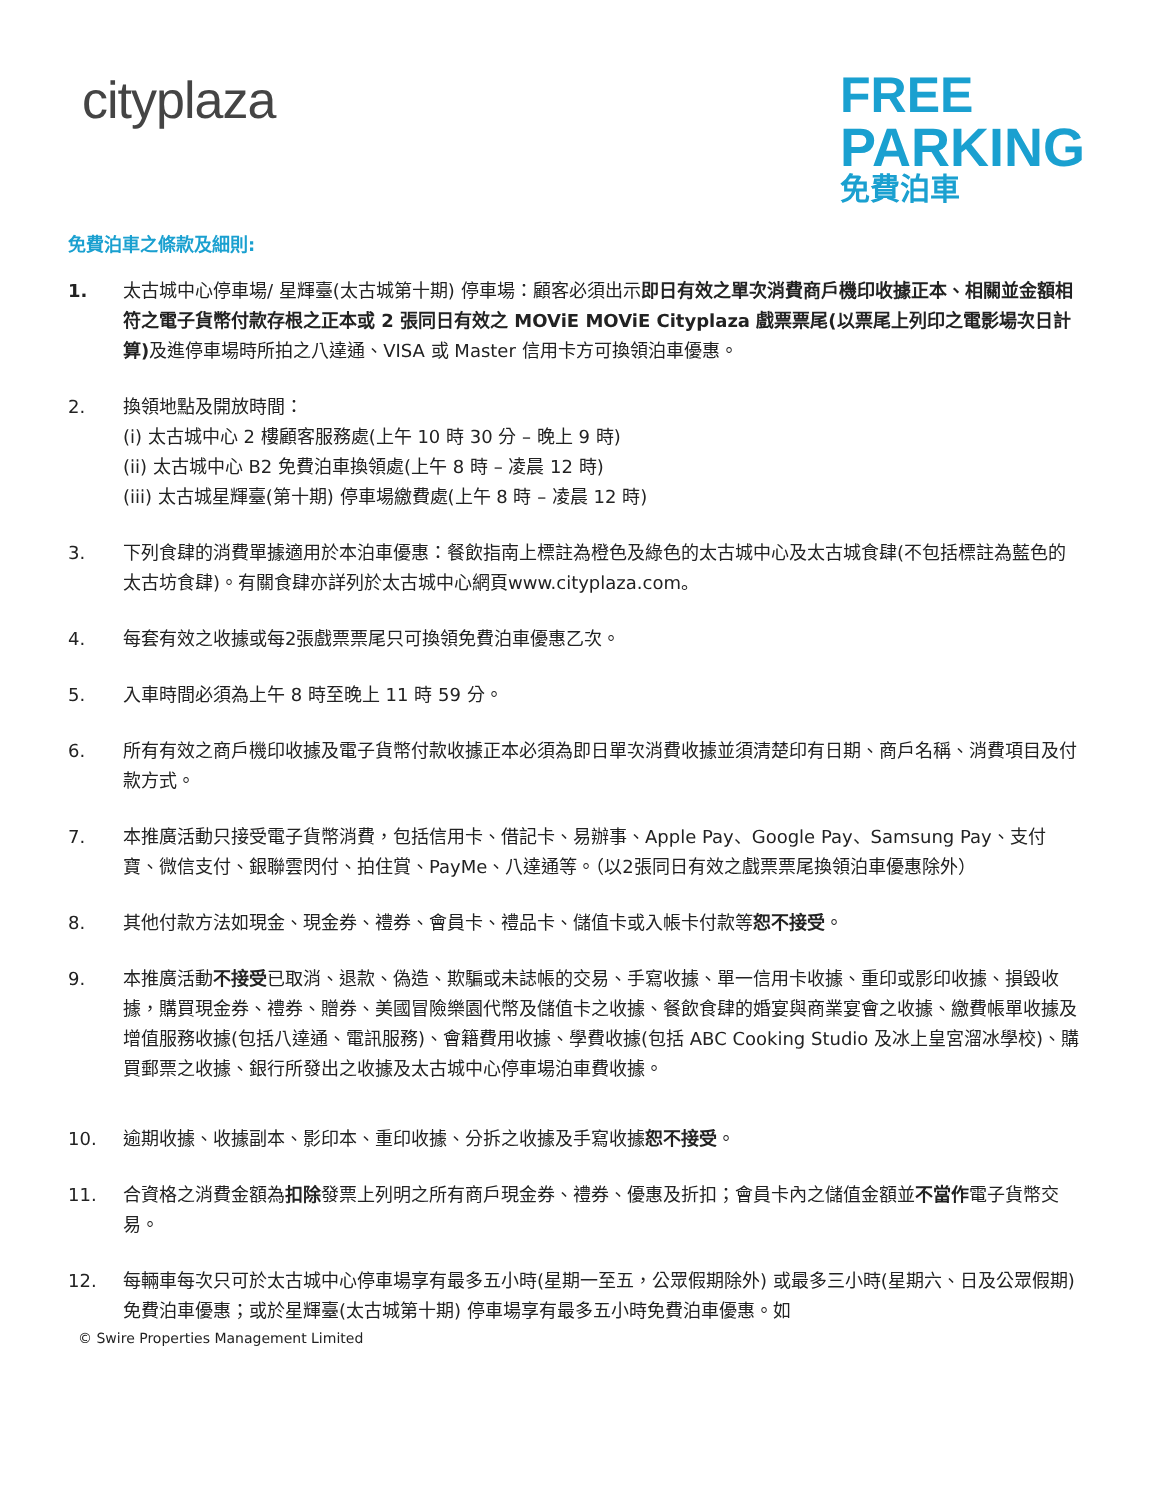cityplaza
FREE
PARKING
免費泊車
免費泊車之條款及細則:
1. 太古城中心停車場/ 星輝臺(太古城第十期) 停車場：顧客必須出示即日有效之單次消費商戶機印收據正本、相關並金額相符之電子貨幣付款存根之正本或 2 張同日有效之 MOViE MOViE Cityplaza 戲票票尾(以票尾上列印之電影場次日計算) 及進停車場時所拍之八達通、VISA 或 Master 信用卡方可換領泊車優惠。
2. 換領地點及開放時間：
(i) 太古城中心 2 樓顧客服務處(上午 10 時 30 分 – 晚上 9 時)
(ii) 太古城中心 B2 免費泊車換領處(上午 8 時 – 凌晨 12 時)
(iii) 太古城星輝臺(第十期) 停車場繳費處(上午 8 時 – 凌晨 12 時)
3. 下列食肆的消費單據適用於本泊車優惠：餐飲指南上標註為橙色及綠色的太古城中心及太古城食肆(不包括標註為藍色的太古坊食肆)。有關食肆亦詳列於太古城中心網頁www.cityplaza.com。
4. 每套有效之收據或每2張戲票票尾只可換領免費泊車優惠乙次。
5. 入車時間必須為上午 8 時至晚上 11 時 59 分。
6. 所有有效之商戶機印收據及電子貨幣付款收據正本必須為即日單次消費收據並須清楚印有日期、商戶名稱、消費項目及付款方式。
7. 本推廣活動只接受電子貨幣消費，包括信用卡、借記卡、易辦事、Apple Pay、Google Pay、Samsung Pay、支付寶、微信支付、銀聯雲閃付、拍住賞、PayMe、八達通等。（以2張同日有效之戲票票尾換領泊車優惠除外）
8. 其他付款方法如現金、現金券、禮券、會員卡、禮品卡、儲值卡或入帳卡付款等恕不接受。
9. 本推廣活動不接受已取消、退款、偽造、欺騙或未誌帳的交易、手寫收據、單一信用卡收據、重印或影印收據、損毀收據，購買現金券、禮券、贈券、美國冒險樂園代幣及儲值卡之收據、餐飲食肆的婚宴與商業宴會之收據、繳費帳單收據及增值服務收據(包括八達通、電訊服務)、會籍費用收據、學費收據(包括 ABC Cooking Studio 及冰上皇宮溜冰學校)、購買郵票之收據、銀行所發出之收據及太古城中心停車場泊車費收據。
10. 逾期收據、收據副本、影印本、重印收據、分拆之收據及手寫收據恕不接受。
11. 合資格之消費金額為扣除發票上列明之所有商戶現金券、禮券、優惠及折扣；會員卡內之儲值金額並不當作電子貨幣交易。
12. 每輛車每次只可於太古城中心停車場享有最多五小時(星期一至五，公眾假期除外) 或最多三小時(星期六、日及公眾假期) 免費泊車優惠；或於星輝臺(太古城第十期) 停車場享有最多五小時免費泊車優惠。如
© Swire Properties Management Limited